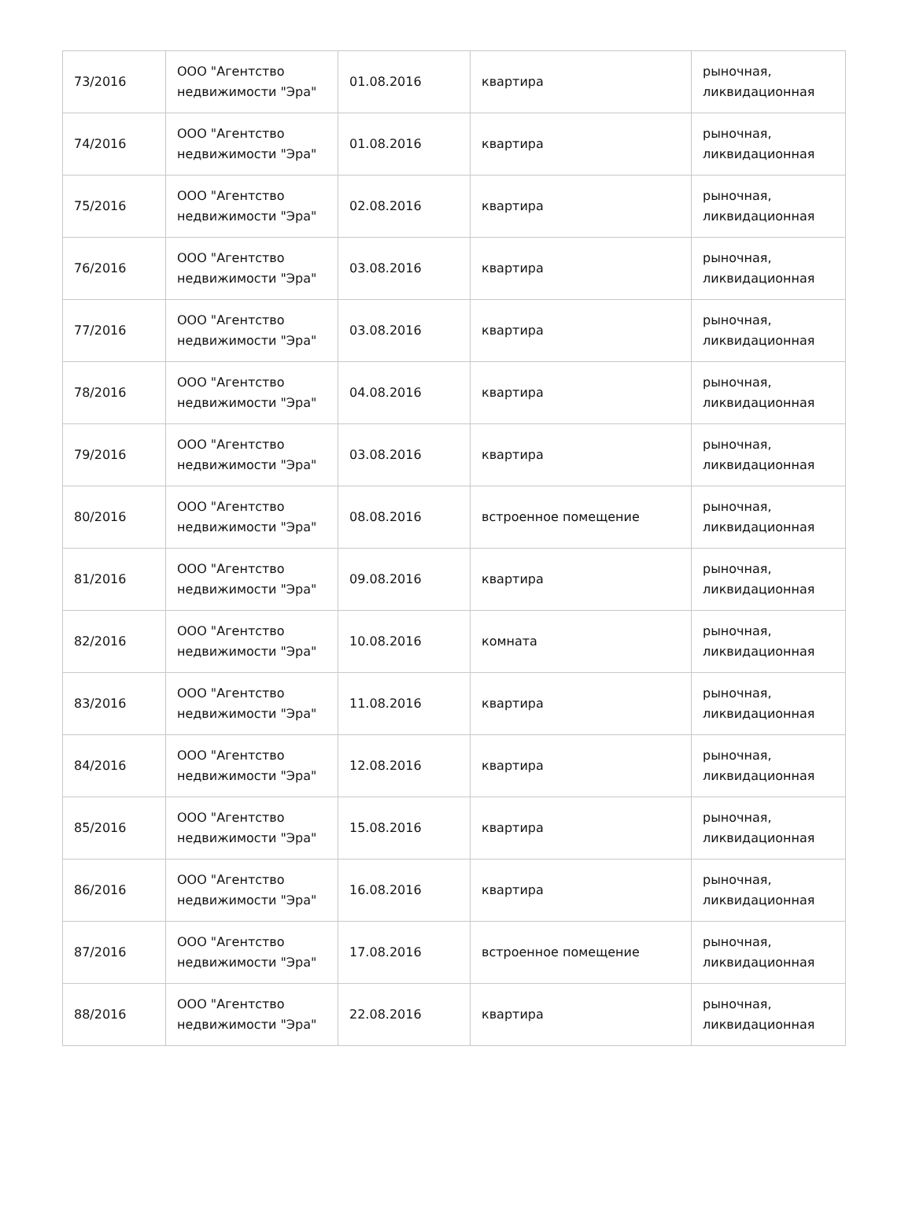| 73/2016 | ООО "Агентство недвижимости "Эра" | 01.08.2016 | квартира | рыночная, ликвидационная |
| 74/2016 | ООО "Агентство недвижимости "Эра" | 01.08.2016 | квартира | рыночная, ликвидационная |
| 75/2016 | ООО "Агентство недвижимости "Эра" | 02.08.2016 | квартира | рыночная, ликвидационная |
| 76/2016 | ООО "Агентство недвижимости "Эра" | 03.08.2016 | квартира | рыночная, ликвидационная |
| 77/2016 | ООО "Агентство недвижимости "Эра" | 03.08.2016 | квартира | рыночная, ликвидационная |
| 78/2016 | ООО "Агентство недвижимости "Эра" | 04.08.2016 | квартира | рыночная, ликвидационная |
| 79/2016 | ООО "Агентство недвижимости "Эра" | 03.08.2016 | квартира | рыночная, ликвидационная |
| 80/2016 | ООО "Агентство недвижимости "Эра" | 08.08.2016 | встроенное помещение | рыночная, ликвидационная |
| 81/2016 | ООО "Агентство недвижимости "Эра" | 09.08.2016 | квартира | рыночная, ликвидационная |
| 82/2016 | ООО "Агентство недвижимости "Эра" | 10.08.2016 | комната | рыночная, ликвидационная |
| 83/2016 | ООО "Агентство недвижимости "Эра" | 11.08.2016 | квартира | рыночная, ликвидационная |
| 84/2016 | ООО "Агентство недвижимости "Эра" | 12.08.2016 | квартира | рыночная, ликвидационная |
| 85/2016 | ООО "Агентство недвижимости "Эра" | 15.08.2016 | квартира | рыночная, ликвидационная |
| 86/2016 | ООО "Агентство недвижимости "Эра" | 16.08.2016 | квартира | рыночная, ликвидационная |
| 87/2016 | ООО "Агентство недвижимости "Эра" | 17.08.2016 | встроенное помещение | рыночная, ликвидационная |
| 88/2016 | ООО "Агентство недвижимости "Эра" | 22.08.2016 | квартира | рыночная, ликвидационная |